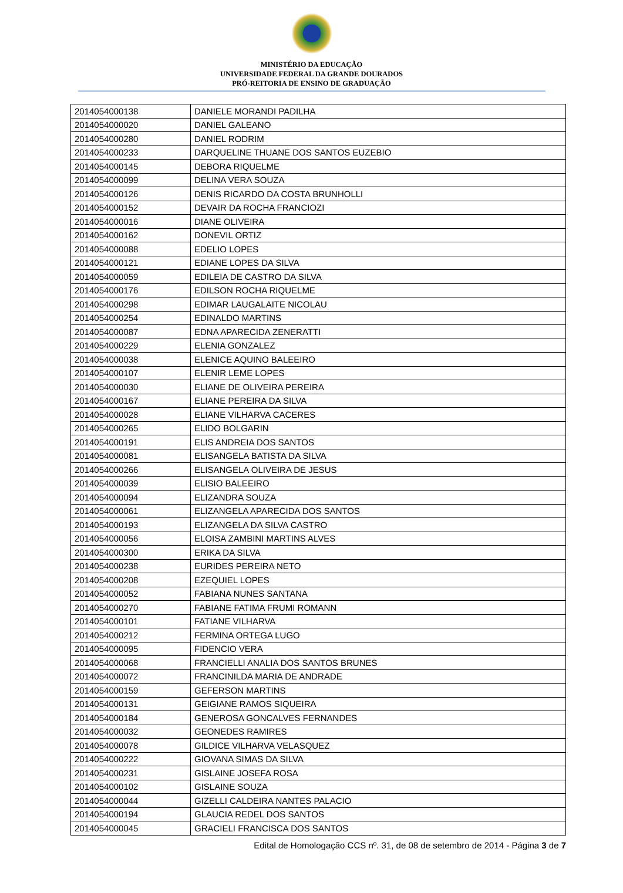MINISTÉRIO DA EDUCAÇÃO
UNIVERSIDADE FEDERAL DA GRANDE DOURADOS
PRÓ-REITORIA DE ENSINO DE GRADUAÇÃO
| 2014054000138 | DANIELE MORANDI PADILHA |
| 2014054000020 | DANIEL GALEANO |
| 2014054000280 | DANIEL RODRIM |
| 2014054000233 | DARQUELINE THUANE DOS SANTOS EUZEBIO |
| 2014054000145 | DEBORA RIQUELME |
| 2014054000099 | DELINA VERA SOUZA |
| 2014054000126 | DENIS RICARDO DA COSTA BRUNHOLLI |
| 2014054000152 | DEVAIR DA ROCHA FRANCIOZI |
| 2014054000016 | DIANE OLIVEIRA |
| 2014054000162 | DONEVIL ORTIZ |
| 2014054000088 | EDELIO LOPES |
| 2014054000121 | EDIANE LOPES DA SILVA |
| 2014054000059 | EDILEIA DE CASTRO DA SILVA |
| 2014054000176 | EDILSON ROCHA RIQUELME |
| 2014054000298 | EDIMAR LAUGALAITE NICOLAU |
| 2014054000254 | EDINALDO MARTINS |
| 2014054000087 | EDNA APARECIDA ZENERATTI |
| 2014054000229 | ELENIA GONZALEZ |
| 2014054000038 | ELENICE AQUINO BALEEIRO |
| 2014054000107 | ELENIR LEME LOPES |
| 2014054000030 | ELIANE DE OLIVEIRA PEREIRA |
| 2014054000167 | ELIANE PEREIRA DA SILVA |
| 2014054000028 | ELIANE VILHARVA CACERES |
| 2014054000265 | ELIDO BOLGARIN |
| 2014054000191 | ELIS ANDREIA DOS SANTOS |
| 2014054000081 | ELISANGELA BATISTA DA SILVA |
| 2014054000266 | ELISANGELA OLIVEIRA DE JESUS |
| 2014054000039 | ELISIO BALEEIRO |
| 2014054000094 | ELIZANDRA SOUZA |
| 2014054000061 | ELIZANGELA APARECIDA DOS SANTOS |
| 2014054000193 | ELIZANGELA DA SILVA CASTRO |
| 2014054000056 | ELOISA ZAMBINI MARTINS ALVES |
| 2014054000300 | ERIKA DA SILVA |
| 2014054000238 | EURIDES PEREIRA NETO |
| 2014054000208 | EZEQUIEL LOPES |
| 2014054000052 | FABIANA NUNES SANTANA |
| 2014054000270 | FABIANE FATIMA FRUMI ROMANN |
| 2014054000101 | FATIANE VILHARVA |
| 2014054000212 | FERMINA ORTEGA LUGO |
| 2014054000095 | FIDENCIO VERA |
| 2014054000068 | FRANCIELLI ANALIA DOS SANTOS BRUNES |
| 2014054000072 | FRANCINILDA MARIA DE ANDRADE |
| 2014054000159 | GEFERSON MARTINS |
| 2014054000131 | GEIGIANE RAMOS SIQUEIRA |
| 2014054000184 | GENEROSA GONCALVES FERNANDES |
| 2014054000032 | GEONEDES RAMIRES |
| 2014054000078 | GILDICE VILHARVA VELASQUEZ |
| 2014054000222 | GIOVANA SIMAS DA SILVA |
| 2014054000231 | GISLAINE JOSEFA ROSA |
| 2014054000102 | GISLAINE SOUZA |
| 2014054000044 | GIZELLI CALDEIRA NANTES PALACIO |
| 2014054000194 | GLAUCIA REDEL DOS SANTOS |
| 2014054000045 | GRACIELI FRANCISCA DOS SANTOS |
Edital de Homologação CCS nº. 31, de 08 de setembro de 2014 - Página 3 de 7